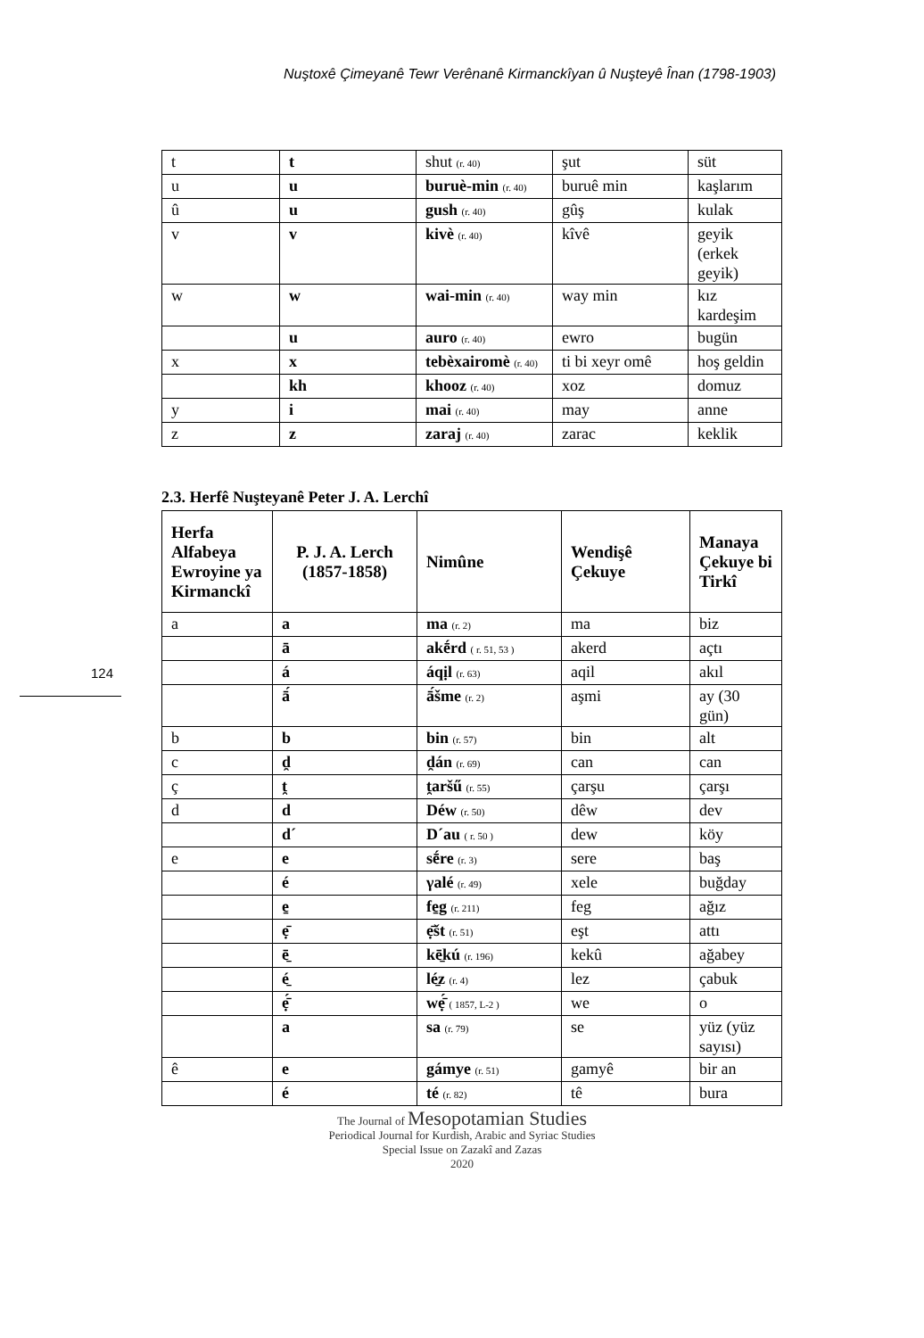Nuştoxê Çimeyanê Tewr Verênanê Kirmanckîyan û Nuşteyê Înan (1798-1903)
| t | t | shut (r. 40) | şut | süt |
| u | u | buruè-min (r. 40) | buruê min | kaşlarım |
| û | u | gush (r. 40) | gûş | kulak |
| v | v | kivè (r. 40) | kîvê | geyik (erkek geyik) |
| w | w | wai-min (r. 40) | way min | kız kardeşim |
| | u | auro (r. 40) | ewro | bugün |
| x | x | tebèxairomè (r. 40) | ti bi xeyr omê | hoş geldin |
| | kh | khooz (r. 40) | xoz | domuz |
| y | i | mai (r. 40) | may | anne |
| z | z | zaraj (r. 40) | zarac | keklik |
2.3. Herfê Nuşteyanê Peter J. A. Lerchî
| Herfa Alfabeya Ewroyine ya Kirmanckî | P. J. A. Lerch (1857-1858) | Nimûne | Wendişê Çekuye | Manaya Çekuye bi Tirkî |
| --- | --- | --- | --- | --- |
| a | a | ma (r. 2) | ma | biz |
| | ā | akḗrd ( r. 51, 53 ) | akerd | açtı |
| | á | áqịl (r. 63) | aqil | akıl |
| | ā́ | ā́šme (r. 2) | aşmi | ay (30 gün) |
| b | b | bin (r. 57) | bin | alt |
| c | d̯ | d̯án (r. 69) | can | can |
| ç | t̯ | t̯aršű (r. 55) | çarşu | çarşı |
| d | d | Déw (r. 50) | dêw | dev |
| | d´ | D´au ( r. 50 ) | dew | köy |
| e | e | sḗre (r. 3) | sere | baş |
| | é | γalé (r. 49) | xele | buğday |
| | e̱ | fe̱g (r. 211) | feg | ağız |
| | ẹ̄ | ẹ̄št (r. 51) | eşt | attı |
| | ē̱ | kē̱kú (r. 196) | kekû | ağabey |
| | é̱ | lé̱z (r. 4) | lez | çabuk |
| | ẹ̄́ | wẹ̄́ ( 1857, L-2 ) | we | o |
| | a | sa (r. 79) | se | yüz (yüz sayısı) |
| ê | e | gámye (r. 51) | gamyê | bir an |
| | é | té (r. 82) | tê | bura |
124
The Journal of Mesopotamian Studies
Periodical Journal for Kurdish, Arabic and Syriac Studies
Special Issue on Zazakî and Zazas
2020